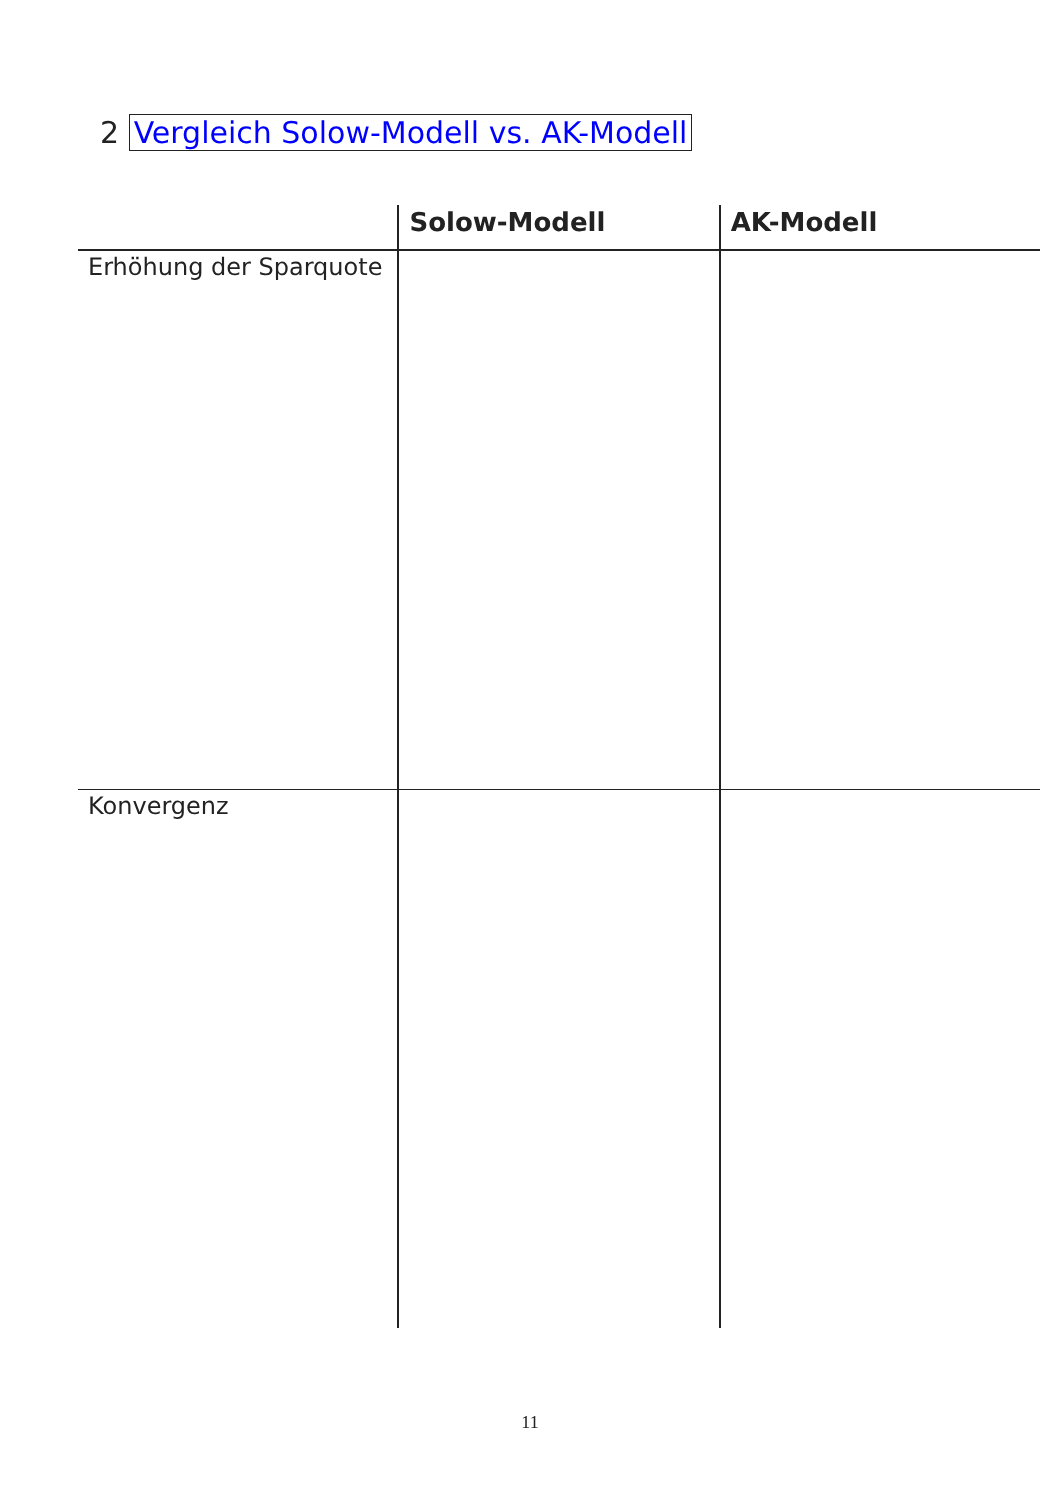2 Vergleich Solow-Modell vs. AK-Modell
| | Solow-Modell | AK-Modell |
| --- | --- | --- |
| Erhöhung der Sparquote | | |
| Konvergenz | | |
11